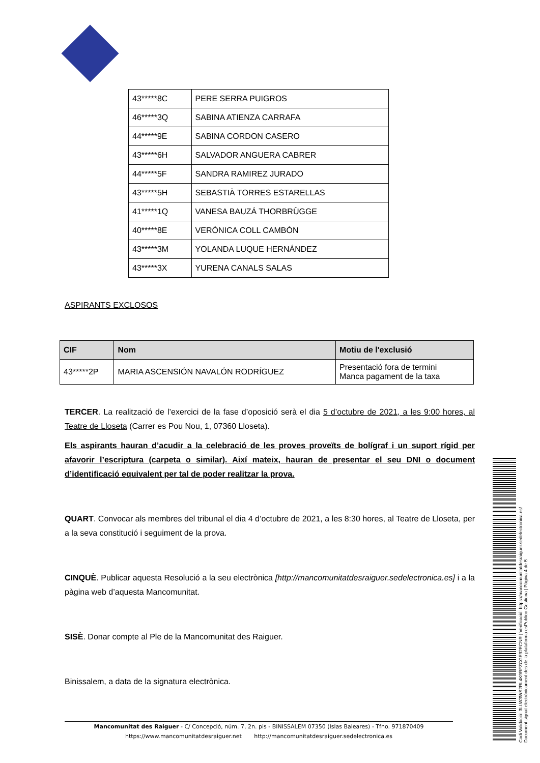| 43*****8C | PERE SERRA PUIGROS |
| 46*****3Q | SABINA ATIENZA CARRAFA |
| 44*****9E | SABINA CORDON CASERO |
| 43*****6H | SALVADOR ANGUERA CABRER |
| 44*****5F | SANDRA RAMIREZ JURADO |
| 43*****5H | SEBASTIÀ TORRES ESTARELLAS |
| 41*****1Q | VANESA BAUZÁ THORBRÜGGE |
| 40*****8E | VERÒNICA COLL CAMBÓN |
| 43*****3M | YOLANDA LUQUE HERNÁNDEZ |
| 43*****3X | YURENA CANALS SALAS |
ASPIRANTS EXCLOSOS
| CIF | Nom | Motiu de l'exclusió |
| --- | --- | --- |
| 43*****2P | MARIA ASCENSIÓN NAVALÓN RODRÍGUEZ | Presentació fora de termini Manca pagament de la taxa |
TERCER. La realització de l’exercici de la fase d’oposició serà el dia 5 d’octubre de 2021, a les 9:00 hores, al Teatre de Lloseta (Carrer es Pou Nou, 1, 07360 Lloseta).
Els aspirants hauran d’acudir a la celebració de les proves proveïts de bolígraf i un suport rígid per afavorir l’escriptura (carpeta o similar). Així mateix, hauran de presentar el seu DNI o document d’identificació equivalent per tal de poder realitzar la prova.
QUART. Convocar als membres del tribunal el dia 4 d’octubre de 2021, a les 8:30 hores, al Teatre de Lloseta, per a la seva constitució i seguiment de la prova.
CINQUÈ. Publicar aquesta Resolució a la seu electrònica [http://mancomunitatdesraiguer.sedelectronica.es] i a la pàgina web d’aquesta Mancomunitat.
SISÈ. Donar compte al Ple de la Mancomunitat des Raiguer.
Binissalem, a data de la signatura electrònica.
Mancomunitat des Raiguer - C/ Concepció, núm. 7, 2n. pis - BINISSALEM 07350 (Islas Baleares) - Tfno. 971870409
https://www.mancomunitatdesraiguer.net http://mancomunitatdesraiguer.sedelectronica.es
Codi Validació: 3LLW3WS2RL4K9RFZCGE92ECNR | Verificació: https://mancomunitatdesraiguer.sedelectronica.es/
Document signat electrònicament des de la plataforma esPublico Gestiona | Pàgina 4 de 5